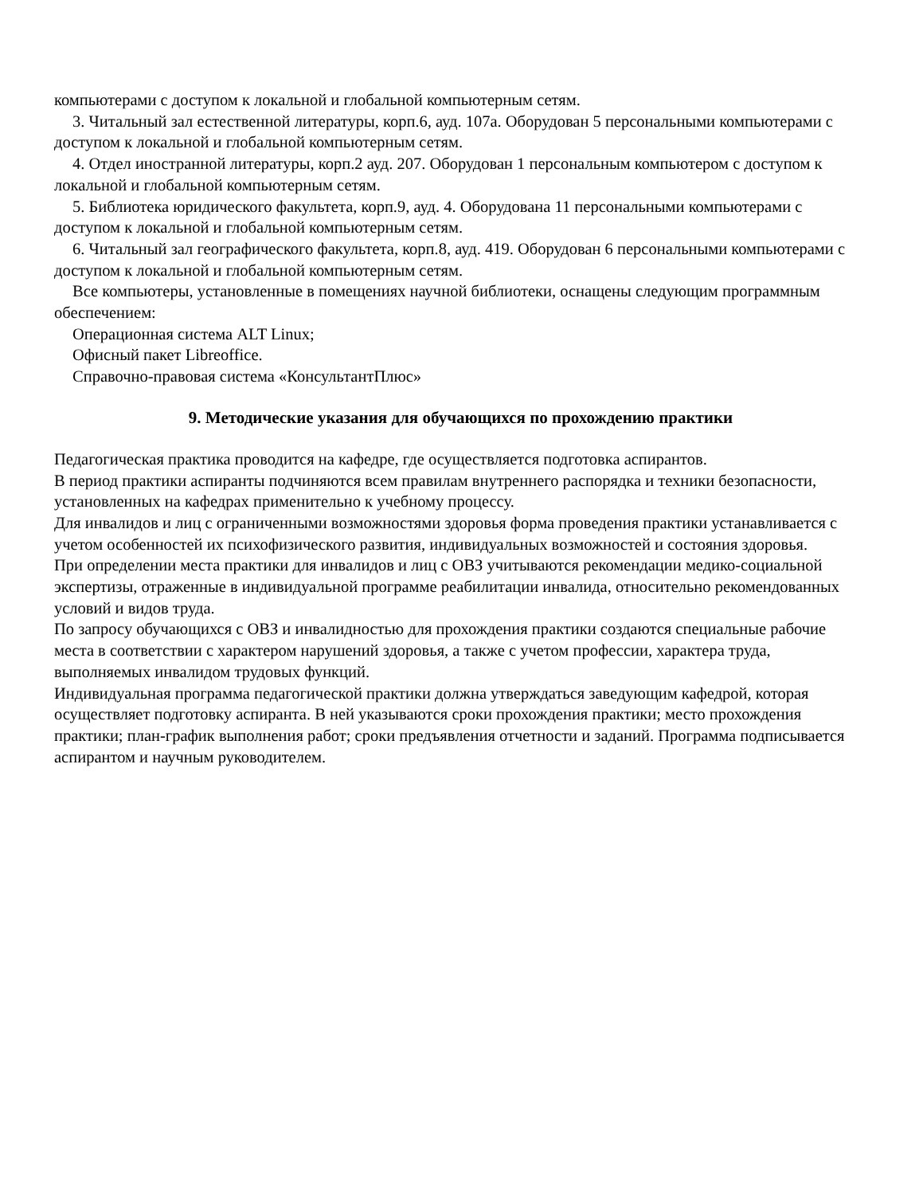компьютерами с доступом к локальной и глобальной компьютерным сетям.
3. Читальный зал естественной литературы, корп.6, ауд. 107а. Оборудован 5 персональными компьютерами с доступом к локальной и глобальной компьютерным сетям.
4. Отдел иностранной литературы, корп.2 ауд. 207. Оборудован 1 персональным компьютером с доступом к локальной и глобальной компьютерным сетям.
5. Библиотека юридического факультета, корп.9, ауд. 4. Оборудована 11 персональными компьютерами с доступом к локальной и глобальной компьютерным сетям.
6. Читальный зал географического факультета, корп.8, ауд. 419. Оборудован 6 персональными компьютерами с доступом к локальной и глобальной компьютерным сетям.
Все компьютеры, установленные в помещениях научной библиотеки, оснащены следующим программным обеспечением:
Операционная система ALT Linux;
Офисный пакет Libreoffice.
Справочно-правовая система «КонсультантПлюс»
9. Методические указания для обучающихся по прохождению практики
Педагогическая практика проводится на кафедре, где осуществляется подготовка аспирантов.
В период практики аспиранты подчиняются всем правилам внутреннего распорядка и техники безопасности, установленных на кафедрах применительно к учебному процессу.
Для инвалидов и лиц с ограниченными возможностями здоровья форма проведения практики устанавливается с учетом особенностей их психофизического развития, индивидуальных возможностей и состояния здоровья.
При определении места практики для инвалидов и лиц с ОВЗ учитываются рекомендации медико-социальной экспертизы, отраженные в индивидуальной программе реабилитации инвалида, относительно рекомендованных условий и видов труда.
По запросу обучающихся с ОВЗ и инвалидностью для прохождения практики создаются специальные рабочие места в соответствии с характером нарушений здоровья, а также с учетом профессии, характера труда, выполняемых инвалидом трудовых функций.
Индивидуальная программа педагогической практики должна утверждаться заведующим кафедрой, которая осуществляет подготовку аспиранта. В ней указываются сроки прохождения практики; место прохождения практики; план-график выполнения работ; сроки предъявления отчетности и заданий. Программа подписывается аспирантом и научным руководителем.